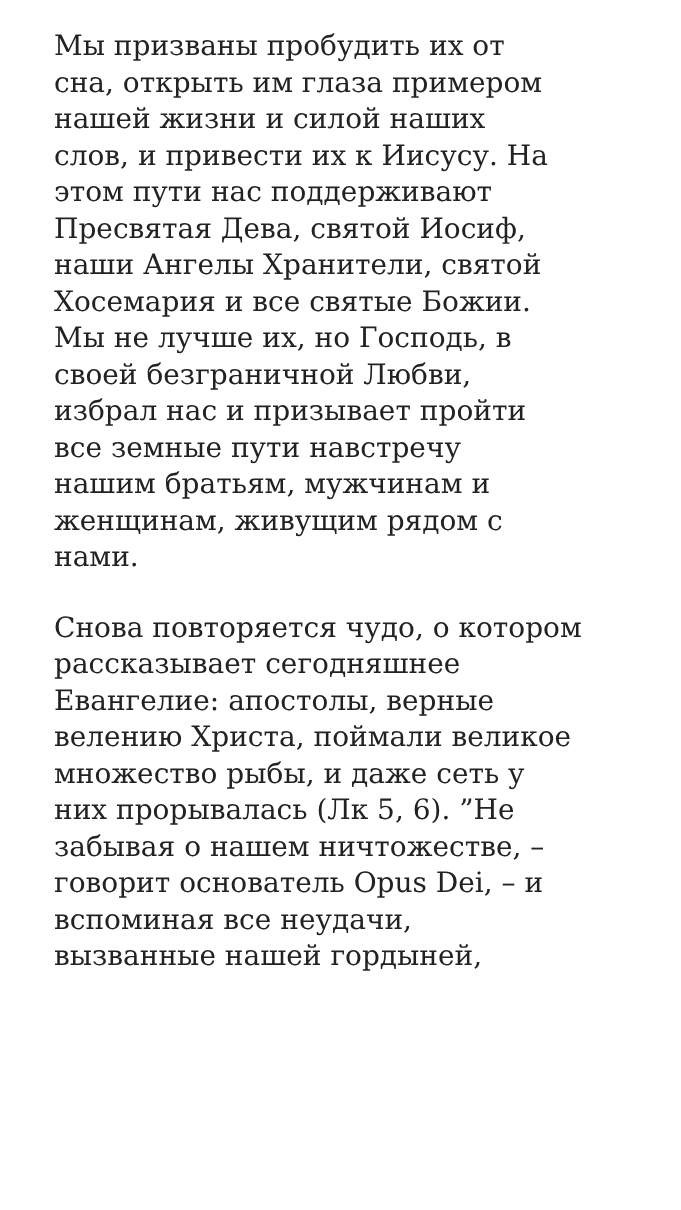Мы призваны пробудить их от
сна, открыть им глаза примером
нашей жизни и силой наших
слов, и привести их к Иисусу. На
этом пути нас поддерживают
Пресвятая Дева, святой Иосиф,
наши Ангелы Хранители, святой
Хосемария и все святые Божии.
Мы не лучше их, но Господь, в
своей безграничной Любви,
избрал нас и призывает пройти
все земные пути навстречу
нашим братьям, мужчинам и
женщинам, живущим рядом с
нами.
Снова повторяется чудо, о котором
рассказывает сегодняшнее
Евангелие: апостолы, верные
велению Христа, поймали великое
множество рыбы, и даже сеть у
них прорывалась (Лк 5, 6). ”Не
забывая о нашем ничтожестве, –
говорит основатель Opus Dei, – и
вспоминая все неудачи,
вызванные нашей гордыней,